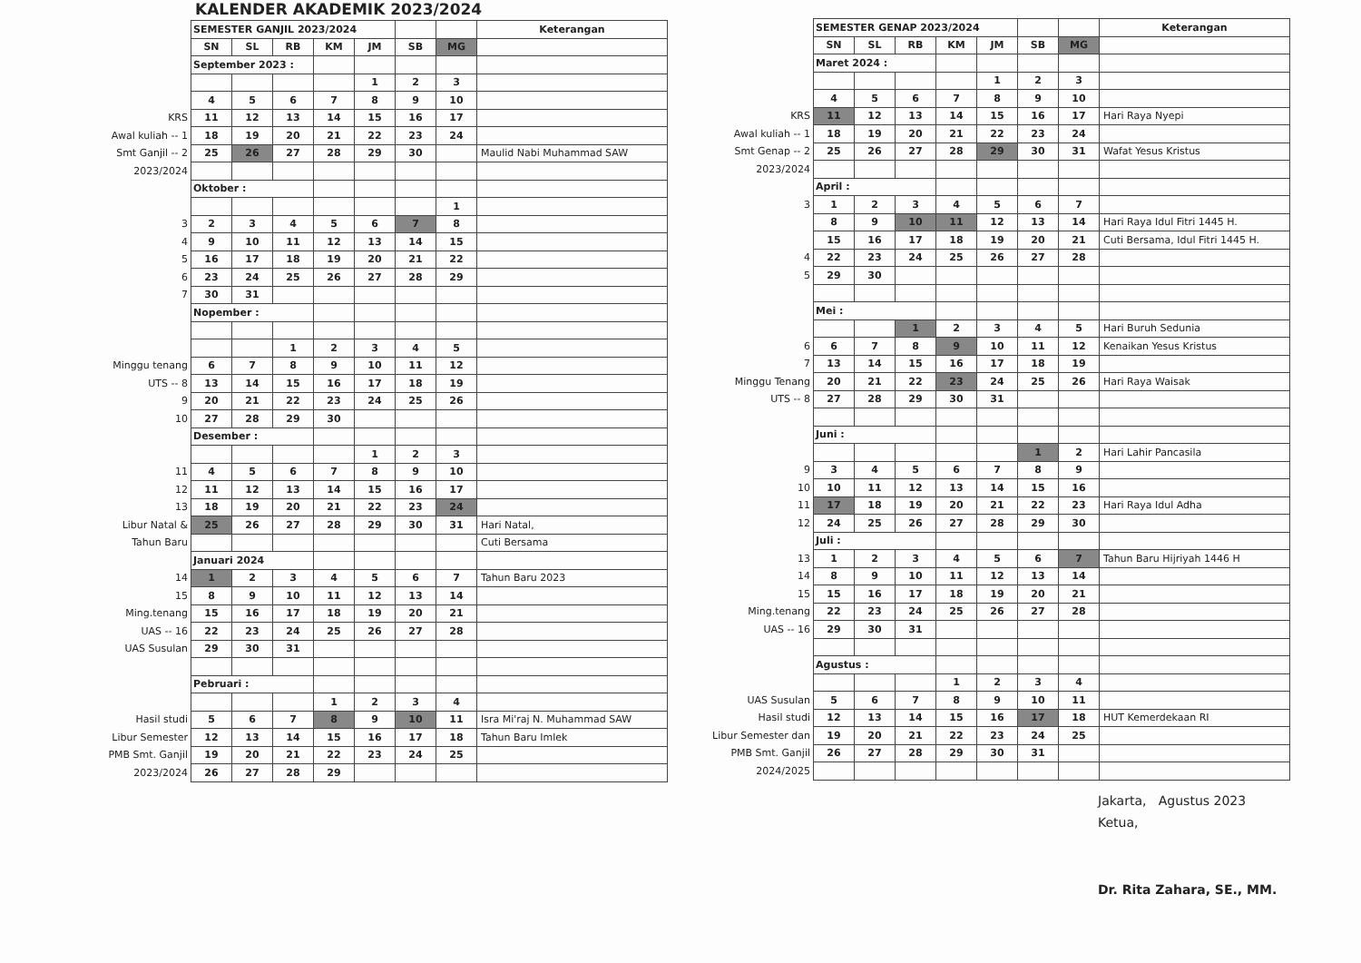KALENDER AKADEMIK 2023/2024
| | SEMESTER GANJIL 2023/2024 | | | | | | | Keterangan |
| | SN | SL | RB | KM | JM | SB | MG | |
| | September 2023 : | | | | | | | |
| | | | | | 1 | 2 | 3 | |
| | 4 | 5 | 6 | 7 | 8 | 9 | 10 | |
| KRS | 11 | 12 | 13 | 14 | 15 | 16 | 17 | |
| Awal kuliah -- 1 | 18 | 19 | 20 | 21 | 22 | 23 | 24 | |
| Smt Ganjil -- 2 | 25 | 26 | 27 | 28 | 29 | 30 | | Maulid Nabi Muhammad SAW |
| 2023/2024 | | | | | | | | |
| | Oktober : | | | | | | | |
| | | | | | | | 1 | |
| 3 | 2 | 3 | 4 | 5 | 6 | 7 | 8 | |
| 4 | 9 | 10 | 11 | 12 | 13 | 14 | 15 | |
| 5 | 16 | 17 | 18 | 19 | 20 | 21 | 22 | |
| 6 | 23 | 24 | 25 | 26 | 27 | 28 | 29 | |
| 7 | 30 | 31 | | | | | | |
| | Nopember : | | | | | | | |
| | | | 1 | 2 | 3 | 4 | 5 | |
| Minggu tenang | 6 | 7 | 8 | 9 | 10 | 11 | 12 | |
| UTS -- 8 | 13 | 14 | 15 | 16 | 17 | 18 | 19 | |
| 9 | 20 | 21 | 22 | 23 | 24 | 25 | 26 | |
| 10 | 27 | 28 | 29 | 30 | | | | |
| | Desember : | | | | | | | |
| | | | | | 1 | 2 | 3 | |
| 11 | 4 | 5 | 6 | 7 | 8 | 9 | 10 | |
| 12 | 11 | 12 | 13 | 14 | 15 | 16 | 17 | |
| 13 | 18 | 19 | 20 | 21 | 22 | 23 | 24 | |
| Libur Natal & | 25 | 26 | 27 | 28 | 29 | 30 | 31 | Hari Natal, |
| Tahun Baru | | | | | | | | Cuti Bersama |
| | Januari 2024 | | | | | | | |
| 14 | 1 | 2 | 3 | 4 | 5 | 6 | 7 | Tahun Baru 2023 |
| 15 | 8 | 9 | 10 | 11 | 12 | 13 | 14 | |
| Ming.tenang | 15 | 16 | 17 | 18 | 19 | 20 | 21 | |
| UAS -- 16 | 22 | 23 | 24 | 25 | 26 | 27 | 28 | |
| UAS Susulan | 29 | 30 | 31 | | | | | |
| | Pebruari : | | | | | | | |
| | | | | 1 | 2 | 3 | 4 | |
| Hasil studi | 5 | 6 | 7 | 8 | 9 | 10 | 11 | Isra Mi'raj N. Muhammad SAW |
| Libur Semester | 12 | 13 | 14 | 15 | 16 | 17 | 18 | Tahun Baru Imlek |
| PMB Smt. Ganjil | 19 | 20 | 21 | 22 | 23 | 24 | 25 | |
| 2023/2024 | 26 | 27 | 28 | 29 | | | | |
| | SEMESTER GENAP 2023/2024 | | | | | | | Keterangan |
| | SN | SL | RB | KM | JM | SB | MG | |
| | Maret 2024 : | | | | | | | |
| | | | | | 1 | 2 | 3 | |
| | 4 | 5 | 6 | 7 | 8 | 9 | 10 | |
| KRS | 11 | 12 | 13 | 14 | 15 | 16 | 17 | Hari Raya Nyepi |
| Awal kuliah -- 1 | 18 | 19 | 20 | 21 | 22 | 23 | 24 | |
| Smt Genap -- 2 | 25 | 26 | 27 | 28 | 29 | 30 | 31 | Wafat Yesus Kristus |
| 2023/2024 | | | | | | | | |
| | April : | | | | | | | |
| 3 | 1 | 2 | 3 | 4 | 5 | 6 | 7 | |
| | 8 | 9 | 10 | 11 | 12 | 13 | 14 | Hari Raya Idul Fitri 1445 H. |
| | 15 | 16 | 17 | 18 | 19 | 20 | 21 | Cuti Bersama, Idul Fitri 1445 H. |
| 4 | 22 | 23 | 24 | 25 | 26 | 27 | 28 | |
| 5 | 29 | 30 | | | | | | |
| | Mei : | | | | | | | |
| | | | 1 | 2 | 3 | 4 | 5 | Hari Buruh Sedunia |
| 6 | 6 | 7 | 8 | 9 | 10 | 11 | 12 | Kenaikan Yesus Kristus |
| 7 | 13 | 14 | 15 | 16 | 17 | 18 | 19 | |
| Minggu Tenang | 20 | 21 | 22 | 23 | 24 | 25 | 26 | Hari Raya Waisak |
| UTS -- 8 | 27 | 28 | 29 | 30 | 31 | | | |
| | Juni : | | | | | | | |
| | | | | | | 1 | 2 | Hari Lahir Pancasila |
| 9 | 3 | 4 | 5 | 6 | 7 | 8 | 9 | |
| 10 | 10 | 11 | 12 | 13 | 14 | 15 | 16 | |
| 11 | 17 | 18 | 19 | 20 | 21 | 22 | 23 | Hari Raya Idul Adha |
| 12 | 24 | 25 | 26 | 27 | 28 | 29 | 30 | |
| | Juli : | | | | | | | |
| 13 | 1 | 2 | 3 | 4 | 5 | 6 | 7 | Tahun Baru Hijriyah 1446 H |
| 14 | 8 | 9 | 10 | 11 | 12 | 13 | 14 | |
| 15 | 15 | 16 | 17 | 18 | 19 | 20 | 21 | |
| Ming.tenang | 22 | 23 | 24 | 25 | 26 | 27 | 28 | |
| UAS -- 16 | 29 | 30 | 31 | | | | | |
| | Agustus : | | | | | | | |
| | | | | 1 | 2 | 3 | 4 | |
| UAS Susulan | 5 | 6 | 7 | 8 | 9 | 10 | 11 | |
| Hasil studi | 12 | 13 | 14 | 15 | 16 | 17 | 18 | HUT Kemerdekaan RI |
| Libur Semester dan | 19 | 20 | 21 | 22 | 23 | 24 | 25 | |
| PMB Smt. Ganjil | 26 | 27 | 28 | 29 | 30 | 31 | | |
| 2024/2025 | | | | | | | | |
Jakarta, Agustus 2023
Ketua,
Dr. Rita Zahara, SE., MM.